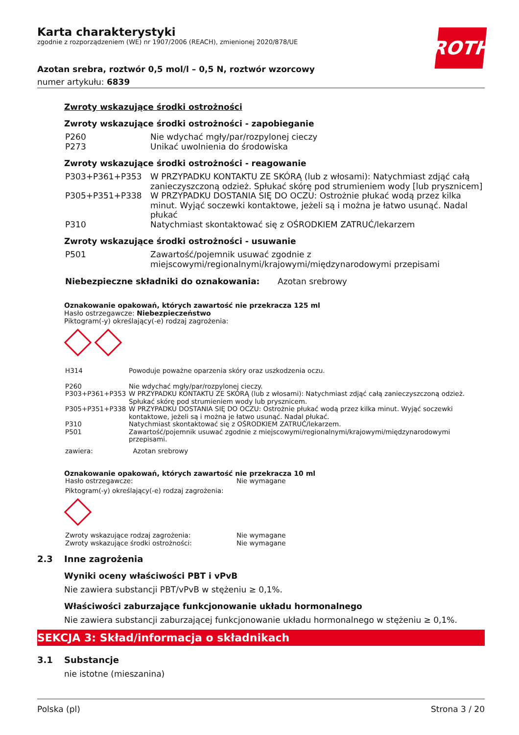ROTH
Karta charakterystyki
zgodnie z rozporządzeniem (WE) nr 1907/2006 (REACH), zmienionej 2020/878/UE
Azotan srebra, roztwór 0,5 mol/l – 0,5 N, roztwór wzorcowy
numer artykułu: 6839
Zwroty wskazujące środki ostrożności
Zwroty wskazujące środki ostrożności - zapobieganie
| P260 | Nie wdychać mgły/par/rozpylonej cieczy |
| P273 | Unikać uwolnienia do środowiska |
Zwroty wskazujące środki ostrożności - reagowanie
| P303+P361+P353 | W PRZYPADKU KONTAKTU ZE SKÓRĄ (lub z włosami): Natychmiast zdjąć całą zanieczyszczoną odzież. Spłukać skórę pod strumieniem wody [lub prysznicem] |
| P305+P351+P338 | W PRZYPADKU DOSTANIA SIĘ DO OCZU: Ostrożnie płukać wodą przez kilka minut. Wyjąć soczewki kontaktowe, jeżeli są i można je łatwo usunąć. Nadal płukać |
| P310 | Natychmiast skontaktować się z OŚRODKIEM ZATRUĆ/lekarzem |
Zwroty wskazujące środki ostrożności - usuwanie
| P501 | Zawartość/pojemnik usuwać zgodnie z miejscowymi/regionalnymi/krajowymi/międzynarodowymi przepisami |
| Niebezpieczne składniki do oznakowania: | Azotan srebrowy |
Oznakowanie opakowań, których zawartość nie przekracza 125 ml
Hasło ostrzegawcze: Niebezpieczeństwo
Piktogram(-y) określający(-e) rodzaj zagrożenia:
| H314 | Powoduje poważne oparzenia skóry oraz uszkodzenia oczu. |
| P260 | Nie wdychać mgły/par/rozpylonej cieczy. |
| P303+P361+P353 | W PRZYPADKU KONTAKTU ZE SKÓRĄ (lub z włosami): Natychmiast zdjąć całą zanieczyszczoną odzież. Spłukać skórę pod strumieniem wody lub prysznicem. |
| P305+P351+P338 | W PRZYPADKU DOSTANIA SIĘ DO OCZU: Ostrożnie płukać wodą przez kilka minut. Wyjąć soczewki kontaktowe, jeżeli są i można je łatwo usunąć. Nadal płukać. |
| P310 | Natychmiast skontaktować się z OŚRODKIEM ZATRUĆ/lekarzem. |
| P501 | Zawartość/pojemnik usuwać zgodnie z miejscowymi/regionalnymi/krajowymi/międzynarodowymi przepisami. |
| zawiera: | Azotan srebrowy |
Oznakowanie opakowań, których zawartość nie przekracza 10 ml
| Hasło ostrzegawcze: | Nie wymagane |
| Piktogram(-y) określający(-e) rodzaj zagrożenia: | |
| Zwroty wskazujące rodzaj zagrożenia: | Nie wymagane |
| Zwroty wskazujące środki ostrożności: | Nie wymagane |
2.3 Inne zagrożenia
Wyniki oceny właściwości PBT i vPvB
Nie zawiera substancji PBT/vPvB w stężeniu ≥ 0,1%.
Właściwości zaburzające funkcjonowanie układu hormonalnego
Nie zawiera substancji zaburzającej funkcjonowanie układu hormonalnego w stężeniu ≥ 0,1%.
SEKCJA 3: Skład/informacja o składnikach
3.1 Substancje
nie istotne (mieszanina)
Polska (pl) Strona 3 / 20